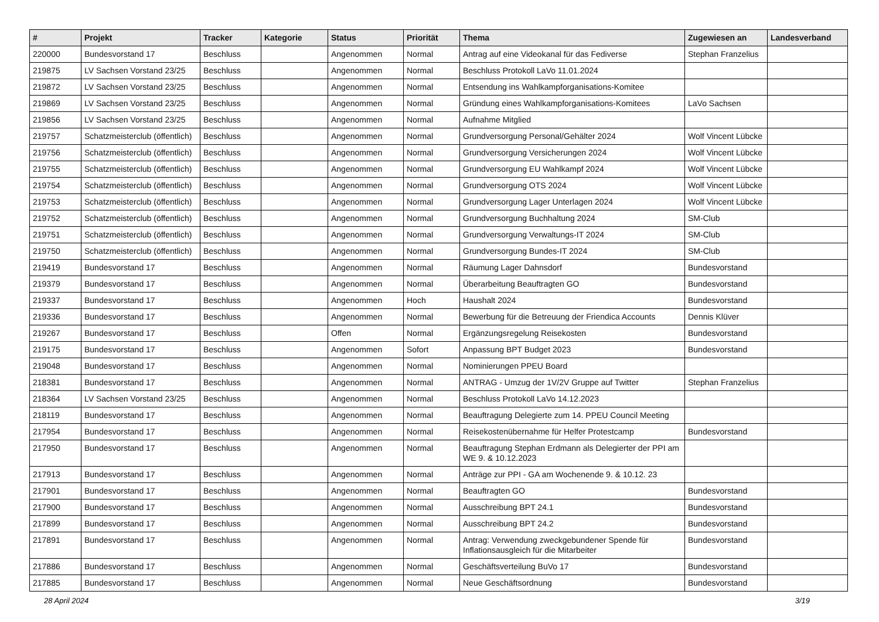| # | Projekt | Tracker | Kategorie | Status | Priorität | Thema | Zugewiesen an | Landesverband |
| --- | --- | --- | --- | --- | --- | --- | --- | --- |
| 220000 | Bundesvorstand 17 | Beschluss | | Angenommen | Normal | Antrag auf eine Videokanal für das Fediverse | Stephan Franzelius | |
| 219875 | LV Sachsen Vorstand 23/25 | Beschluss | | Angenommen | Normal | Beschluss Protokoll LaVo 11.01.2024 | | |
| 219872 | LV Sachsen Vorstand 23/25 | Beschluss | | Angenommen | Normal | Entsendung ins Wahlkampforganisations-Komitee | | |
| 219869 | LV Sachsen Vorstand 23/25 | Beschluss | | Angenommen | Normal | Gründung eines Wahlkampforganisations-Komitees | LaVo Sachsen | |
| 219856 | LV Sachsen Vorstand 23/25 | Beschluss | | Angenommen | Normal | Aufnahme Mitglied | | |
| 219757 | Schatzmeisterclub (öffentlich) | Beschluss | | Angenommen | Normal | Grundversorgung Personal/Gehälter 2024 | Wolf Vincent Lübcke | |
| 219756 | Schatzmeisterclub (öffentlich) | Beschluss | | Angenommen | Normal | Grundversorgung Versicherungen 2024 | Wolf Vincent Lübcke | |
| 219755 | Schatzmeisterclub (öffentlich) | Beschluss | | Angenommen | Normal | Grundversorgung EU Wahlkampf 2024 | Wolf Vincent Lübcke | |
| 219754 | Schatzmeisterclub (öffentlich) | Beschluss | | Angenommen | Normal | Grundversorgung OTS 2024 | Wolf Vincent Lübcke | |
| 219753 | Schatzmeisterclub (öffentlich) | Beschluss | | Angenommen | Normal | Grundversorgung Lager Unterlagen 2024 | Wolf Vincent Lübcke | |
| 219752 | Schatzmeisterclub (öffentlich) | Beschluss | | Angenommen | Normal | Grundversorgung Buchhaltung 2024 | SM-Club | |
| 219751 | Schatzmeisterclub (öffentlich) | Beschluss | | Angenommen | Normal | Grundversorgung Verwaltungs-IT 2024 | SM-Club | |
| 219750 | Schatzmeisterclub (öffentlich) | Beschluss | | Angenommen | Normal | Grundversorgung Bundes-IT 2024 | SM-Club | |
| 219419 | Bundesvorstand 17 | Beschluss | | Angenommen | Normal | Räumung Lager Dahnsdorf | Bundesvorstand | |
| 219379 | Bundesvorstand 17 | Beschluss | | Angenommen | Normal | Überarbeitung Beauftragten GO | Bundesvorstand | |
| 219337 | Bundesvorstand 17 | Beschluss | | Angenommen | Hoch | Haushalt 2024 | Bundesvorstand | |
| 219336 | Bundesvorstand 17 | Beschluss | | Angenommen | Normal | Bewerbung für die Betreuung der Friendica Accounts | Dennis Klüver | |
| 219267 | Bundesvorstand 17 | Beschluss | | Offen | Normal | Ergänzungsregelung Reisekosten | Bundesvorstand | |
| 219175 | Bundesvorstand 17 | Beschluss | | Angenommen | Sofort | Anpassung BPT Budget 2023 | Bundesvorstand | |
| 219048 | Bundesvorstand 17 | Beschluss | | Angenommen | Normal | Nominierungen PPEU Board | | |
| 218381 | Bundesvorstand 17 | Beschluss | | Angenommen | Normal | ANTRAG - Umzug der 1V/2V Gruppe auf Twitter | Stephan Franzelius | |
| 218364 | LV Sachsen Vorstand 23/25 | Beschluss | | Angenommen | Normal | Beschluss Protokoll LaVo 14.12.2023 | | |
| 218119 | Bundesvorstand 17 | Beschluss | | Angenommen | Normal | Beauftragung Delegierte zum 14. PPEU Council Meeting | | |
| 217954 | Bundesvorstand 17 | Beschluss | | Angenommen | Normal | Reisekostenübernahme für Helfer Protestcamp | Bundesvorstand | |
| 217950 | Bundesvorstand 17 | Beschluss | | Angenommen | Normal | Beauftragung Stephan Erdmann als Delegierter der PPI am WE 9. & 10.12.2023 | | |
| 217913 | Bundesvorstand 17 | Beschluss | | Angenommen | Normal | Anträge zur PPI - GA am Wochenende 9. & 10.12. 23 | | |
| 217901 | Bundesvorstand 17 | Beschluss | | Angenommen | Normal | Beauftragten GO | Bundesvorstand | |
| 217900 | Bundesvorstand 17 | Beschluss | | Angenommen | Normal | Ausschreibung BPT 24.1 | Bundesvorstand | |
| 217899 | Bundesvorstand 17 | Beschluss | | Angenommen | Normal | Ausschreibung BPT 24.2 | Bundesvorstand | |
| 217891 | Bundesvorstand 17 | Beschluss | | Angenommen | Normal | Antrag: Verwendung zweckgebundener Spende für Inflationsausgleich für die Mitarbeiter | Bundesvorstand | |
| 217886 | Bundesvorstand 17 | Beschluss | | Angenommen | Normal | Geschäftsverteilung BuVo 17 | Bundesvorstand | |
| 217885 | Bundesvorstand 17 | Beschluss | | Angenommen | Normal | Neue Geschäftsordnung | Bundesvorstand | |
28 April 2024 3/19